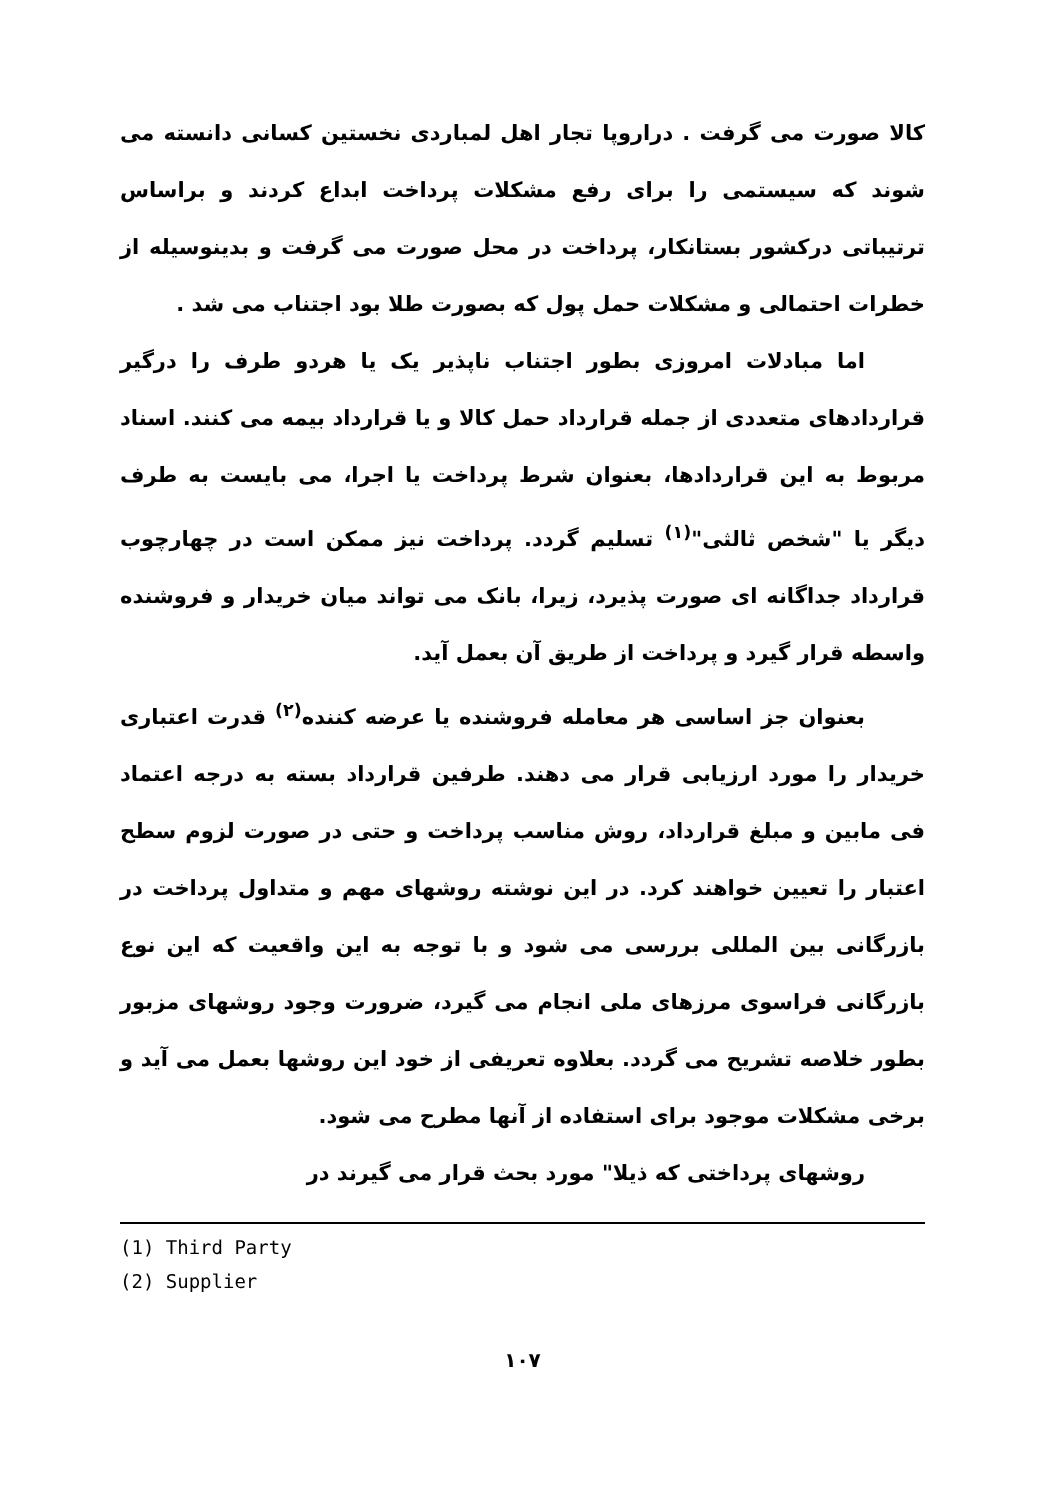کالا صورت می گرفت . دراروپا تجار اهل لمباردی نخستین کسانی دانسته می شوند که سیستمی را برای رفع مشکلات پرداخت ابداع کردند و براساس ترتیباتی درکشور بستانکار، پرداخت در محل صورت می گرفت و بدینوسیله از خطرات احتمالی و مشکلات حمل پول که بصورت طلا بود اجتناب می شد .
اما مبادلات امروزی بطور اجتناب ناپذیر یک یا هردو طرف را درگیر قراردادهای متعددی از جمله قرارداد حمل کالا و یا قرارداد بیمه می کنند. اسناد مربوط به این قراردادها، بعنوان شرط پرداخت یا اجرا، می بایست به طرف دیگر یا "شخص ثالثی"<sup>(۱)</sup> تسلیم گردد. پرداخت نیز ممکن است در چهارچوب قرارداد جداگانه ای صورت پذیرد، زیرا، بانک می تواند میان خریدار و فروشنده واسطه قرار گیرد و پرداخت از طریق آن بعمل آید.
بعنوان جز اساسی هر معامله فروشنده یا عرضه کننده<sup>(۲)</sup> قدرت اعتباری خریدار را مورد ارزیابی قرار می دهند. طرفین قرارداد بسته به درجه اعتماد فی مابین و مبلغ قرارداد، روش مناسب پرداخت و حتی در صورت لزوم سطح اعتبار را تعیین خواهند کرد. در این نوشته روشهای مهم و متداول پرداخت در بازرگانی بین المللی بررسی می شود و با توجه به این واقعیت که این نوع بازرگانی فراسوی مرزهای ملی انجام می گیرد، ضرورت وجود روشهای مزبور بطور خلاصه تشریح می گردد. بعلاوه تعریفی از خود این روشها بعمل می آید و برخی مشکلات موجود برای استفاده از آنها مطرح می شود.
روشهای پرداختی که ذیلا" مورد بحث قرار می گیرند در
(1) Third Party
(2) Supplier
۱۰۷